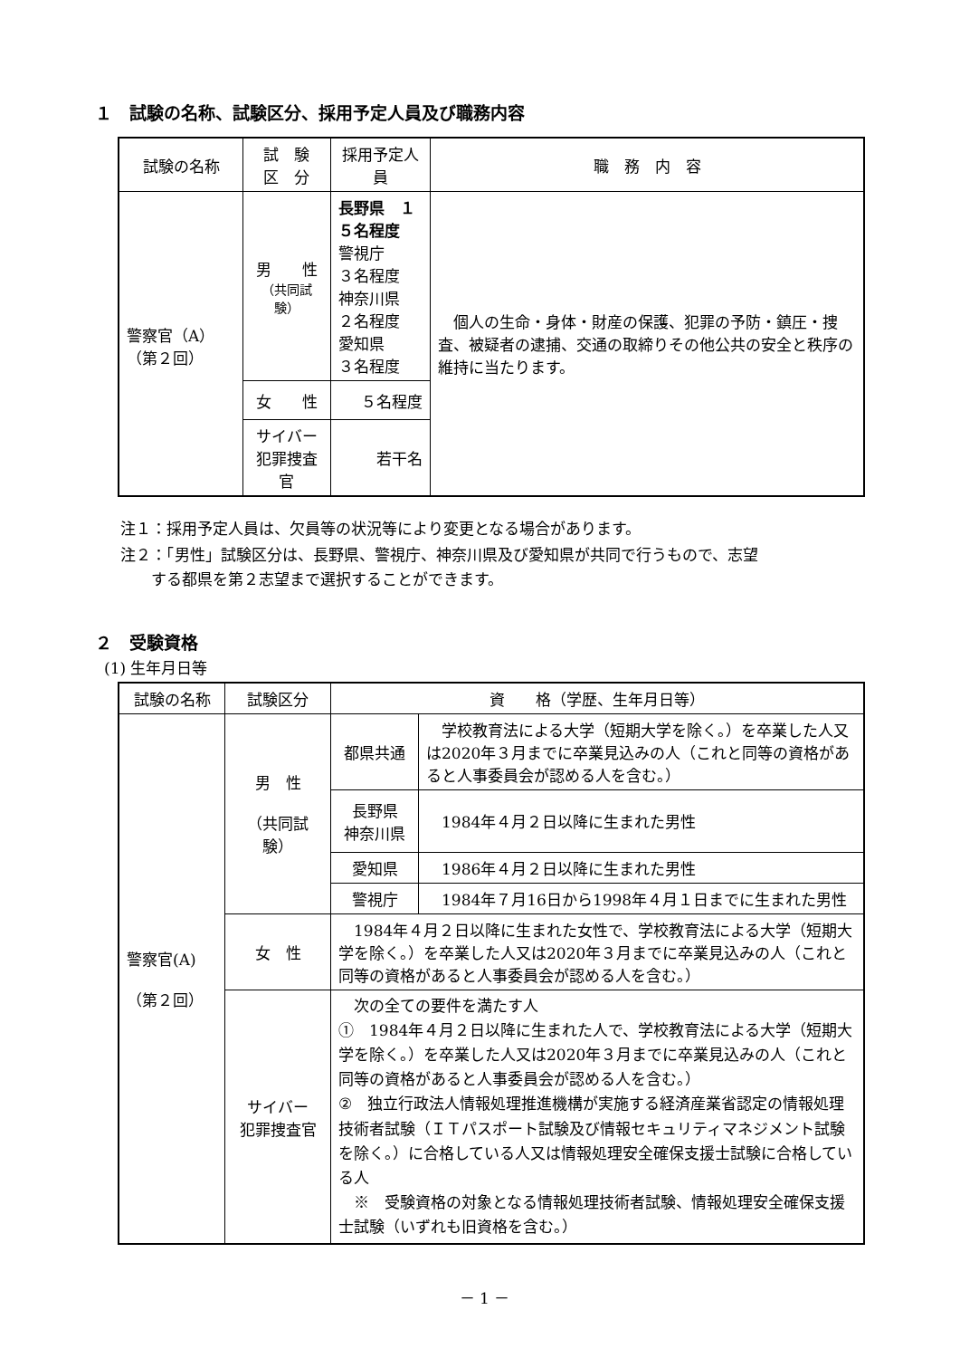１　試験の名称、試験区分、採用予定人員及び職務内容
| 試験の名称 | 試 験 区 分 | 採用予定人員 | 職 務 内 容 |
| --- | --- | --- | --- |
| 警察官（A） （第２回） | 男 性 （共同試験） | 長野県 １５名程度 警視庁 ３名程度 神奈川県 ２名程度 愛知県 ３名程度 | 個人の生命・身体・財産の保護、犯罪の予防・鎮圧・捜査、被疑者の逮捕、交通の取締りその他公共の安全と秩序の維持に当たります。 |
| | 女 性 | ５名程度 | |
| | サイバー 犯罪捜査官 | 若干名 | |
注１：採用予定人員は、欠員等の状況等により変更となる場合があります。
注２：「男性」試験区分は、長野県、警視庁、神奈川県及び愛知県が共同で行うもので、志望
　　する都県を第２志望まで選択することができます。
２　受験資格
(1) 生年月日等
| 試験の名称 | 試験区分 | 資 格（学歴、生年月日等） | |
| --- | --- | --- | --- |
| 警察官(A) （第２回） | 男 性 （共同試験） | 都県共通 | 学校教育法による大学（短期大学を除く。）を卒業した人又は2020年３月までに卒業見込みの人（これと同等の資格があると人事委員会が認める人を含む。） |
| | | 長野県 神奈川県 | 1984年４月２日以降に生まれた男性 |
| | | 愛知県 | 1986年４月２日以降に生まれた男性 |
| | | 警視庁 | 1984年７月16日から1998年４月１日までに生まれた男性 |
| | 女 性 | 1984年４月２日以降に生まれた女性で、学校教育法による大学（短期大学を除く。）を卒業した人又は2020年３月までに卒業見込みの人（これと同等の資格があると人事委員会が認める人を含む。） | |
| | サイバー 犯罪捜査官 | 次の全ての要件を満たす人 ① 1984年４月２日以降に生まれた人で、学校教育法による大学（短期大学を除く。）を卒業した人又は2020年３月までに卒業見込みの人（これと同等の資格があると人事委員会が認める人を含む。） ② 独立行政法人情報処理推進機構が実施する経済産業省認定の情報処理技術者試験（ＩＴパスポート試験及び情報セキュリティマネジメント試験を除く。）に合格している人又は情報処理安全確保支援士試験に合格している人 ※ 受験資格の対象となる情報処理技術者試験、情報処理安全確保支援士試験（いずれも旧資格を含む。） | |
－ 1 －